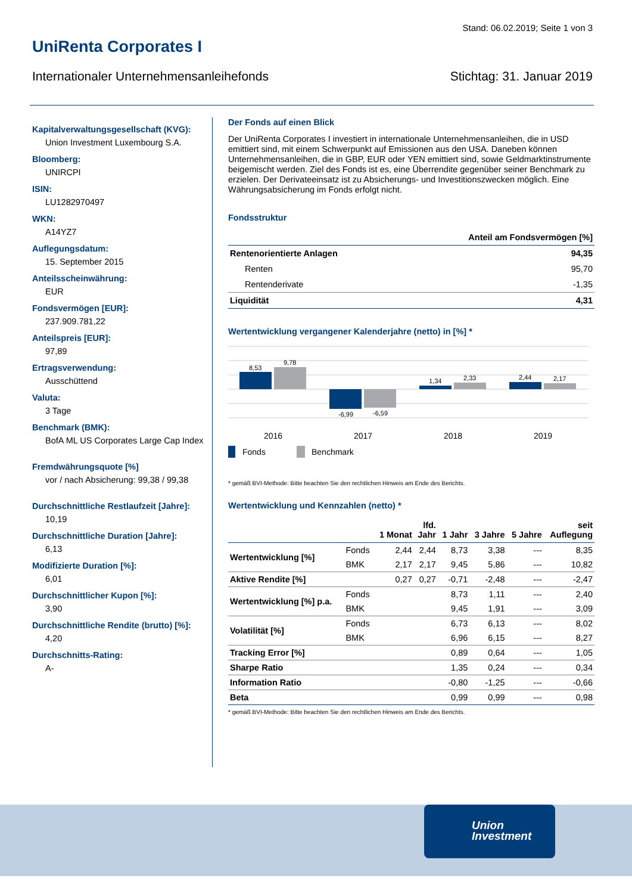Stand: 06.02.2019; Seite 1 von 3
UniRenta Corporates I
Internationaler Unternehmensanleihefonds Stichtag: 31. Januar 2019
Kapitalverwaltungsgesellschaft (KVG):
Union Investment Luxembourg S.A.
Bloomberg:
UNIRCPI
ISIN:
LU1282970497
WKN:
A14YZ7
Auflegungsdatum:
15. September 2015
Anteilsscheinwährung:
EUR
Fondsvermögen [EUR]:
237.909.781,22
Anteilspreis [EUR]:
97,89
Ertragsverwendung:
Ausschüttend
Valuta:
3 Tage
Benchmark (BMK):
BofA ML US Corporates Large Cap Index
Fremdwährungsquote [%]
vor / nach Absicherung: 99,38 / 99,38
Durchschnittliche Restlaufzeit [Jahre]:
10,19
Durchschnittliche Duration [Jahre]:
6,13
Modifizierte Duration [%]:
6,01
Durchschnittlicher Kupon [%]:
3,90
Durchschnittliche Rendite (brutto) [%]:
4,20
Durchschnitts-Rating:
A-
Der Fonds auf einen Blick
Der UniRenta Corporates I investiert in internationale Unternehmensanleihen, die in USD emittiert sind, mit einem Schwerpunkt auf Emissionen aus den USA. Daneben können Unternehmensanleihen, die in GBP, EUR oder YEN emittiert sind, sowie Geldmarktinstrumente beigemischt werden. Ziel des Fonds ist es, eine Überrendite gegenüber seiner Benchmark zu erzielen. Der Derivateeinsatz ist zu Absicherungs- und Investitionszwecken möglich. Eine Währungsabsicherung im Fonds erfolgt nicht.
Fondsstruktur
| Anteil am Fondsvermögen [%] | |
| --- | --- |
| Rentenorientierte Anlagen | 94,35 |
| Renten | 95,70 |
| Rentenderivate | -1,35 |
| Liquidität | 4,31 |
Wertentwicklung vergangener Kalenderjahre (netto) in [%] *
8,53
9,78
-6,99
-6,59
1,34
2,33
2,44
2,17
2016
2017
2018
2019
Fonds
Benchmark
* gemäß BVI-Methode: Bitte beachten Sie den rechtlichen Hinweis am Ende des Berichts.
Wertentwicklung und Kennzahlen (netto) *
| | | 1 Monat | lfd. Jahr | 1 Jahr | 3 Jahre | 5 Jahre | seit Auflegung |
| --- | --- | --- | --- | --- | --- | --- | --- |
| Wertentwicklung [%] | Fonds | 2,44 | 2,44 | 8,73 | 3,38 | --- | 8,35 |
| | BMK | 2,17 | 2,17 | 9,45 | 5,86 | --- | 10,82 |
| Aktive Rendite [%] | | 0,27 | 0,27 | -0,71 | -2,48 | --- | -2,47 |
| Wertentwicklung [%] p.a. | Fonds | | | 8,73 | 1,11 | --- | 2,40 |
| | BMK | | | 9,45 | 1,91 | --- | 3,09 |
| Volatilität [%] | Fonds | | | 6,73 | 6,13 | --- | 8,02 |
| | BMK | | | 6,96 | 6,15 | --- | 8,27 |
| Tracking Error [%] | | | | 0,89 | 0,64 | --- | 1,05 |
| Sharpe Ratio | | | | 1,35 | 0,24 | --- | 0,34 |
| Information Ratio | | | | -0,80 | -1,25 | --- | -0,66 |
| Beta | | | | 0,99 | 0,99 | --- | 0,98 |
* gemäß BVI-Methode: Bitte beachten Sie den rechtlichen Hinweis am Ende des Berichts.
Union
Investment